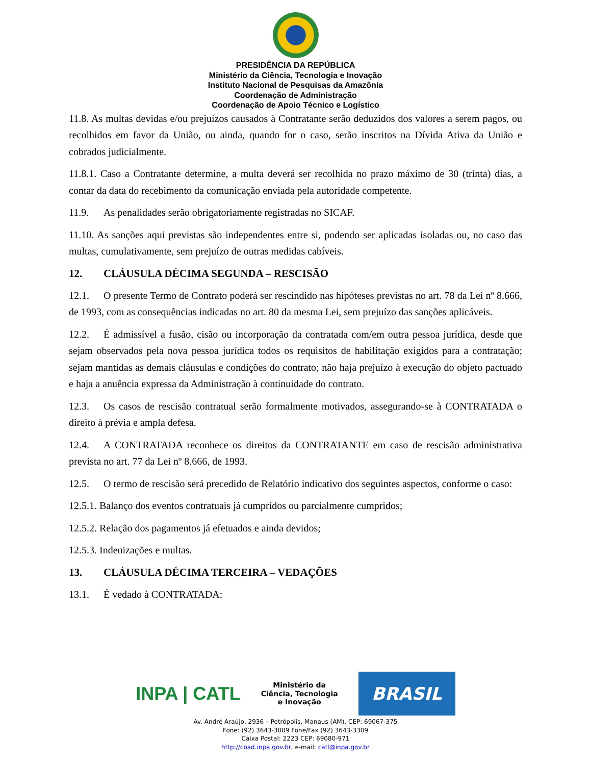PRESIDÊNCIA DA REPÚBLICA
Ministério da Ciência, Tecnologia e Inovação
Instituto Nacional de Pesquisas da Amazônia
Coordenação de Administração
Coordenação de Apoio Técnico e Logístico
11.8. As multas devidas e/ou prejuízos causados à Contratante serão deduzidos dos valores a serem pagos, ou recolhidos em favor da União, ou ainda, quando for o caso, serão inscritos na Dívida Ativa da União e cobrados judicialmente.
11.8.1. Caso a Contratante determine, a multa deverá ser recolhida no prazo máximo de 30 (trinta) dias, a contar da data do recebimento da comunicação enviada pela autoridade competente.
11.9. As penalidades serão obrigatoriamente registradas no SICAF.
11.10. As sanções aqui previstas são independentes entre si, podendo ser aplicadas isoladas ou, no caso das multas, cumulativamente, sem prejuízo de outras medidas cabíveis.
12. CLÁUSULA DÉCIMA SEGUNDA – RESCISÃO
12.1. O presente Termo de Contrato poderá ser rescindido nas hipóteses previstas no art. 78 da Lei nº 8.666, de 1993, com as consequências indicadas no art. 80 da mesma Lei, sem prejuízo das sanções aplicáveis.
12.2. É admissível a fusão, cisão ou incorporação da contratada com/em outra pessoa jurídica, desde que sejam observados pela nova pessoa jurídica todos os requisitos de habilitação exigidos para a contratação; sejam mantidas as demais cláusulas e condições do contrato; não haja prejuízo à execução do objeto pactuado e haja a anuência expressa da Administração à continuidade do contrato.
12.3. Os casos de rescisão contratual serão formalmente motivados, assegurando-se à CONTRATADA o direito à prévia e ampla defesa.
12.4. A CONTRATADA reconhece os direitos da CONTRATANTE em caso de rescisão administrativa prevista no art. 77 da Lei nº 8.666, de 1993.
12.5. O termo de rescisão será precedido de Relatório indicativo dos seguintes aspectos, conforme o caso:
12.5.1. Balanço dos eventos contratuais já cumpridos ou parcialmente cumpridos;
12.5.2. Relação dos pagamentos já efetuados e ainda devidos;
12.5.3. Indenizações e multas.
13. CLÁUSULA DÉCIMA TERCEIRA – VEDAÇÕES
13.1. É vedado à CONTRATADA:
INPA | CATL
Ministério da
Ciência, Tecnologia
e Inovação
BRASIL
Av. André Araújo, 2936 – Petrópolis, Manaus (AM), CEP: 69067-375
Fone: (92) 3643-3009 Fone/Fax (92) 3643-3309
Caixa Postal: 2223 CEP: 69080-971
http://coad.inpa.gov.br, e-mail: catl@inpa.gov.br